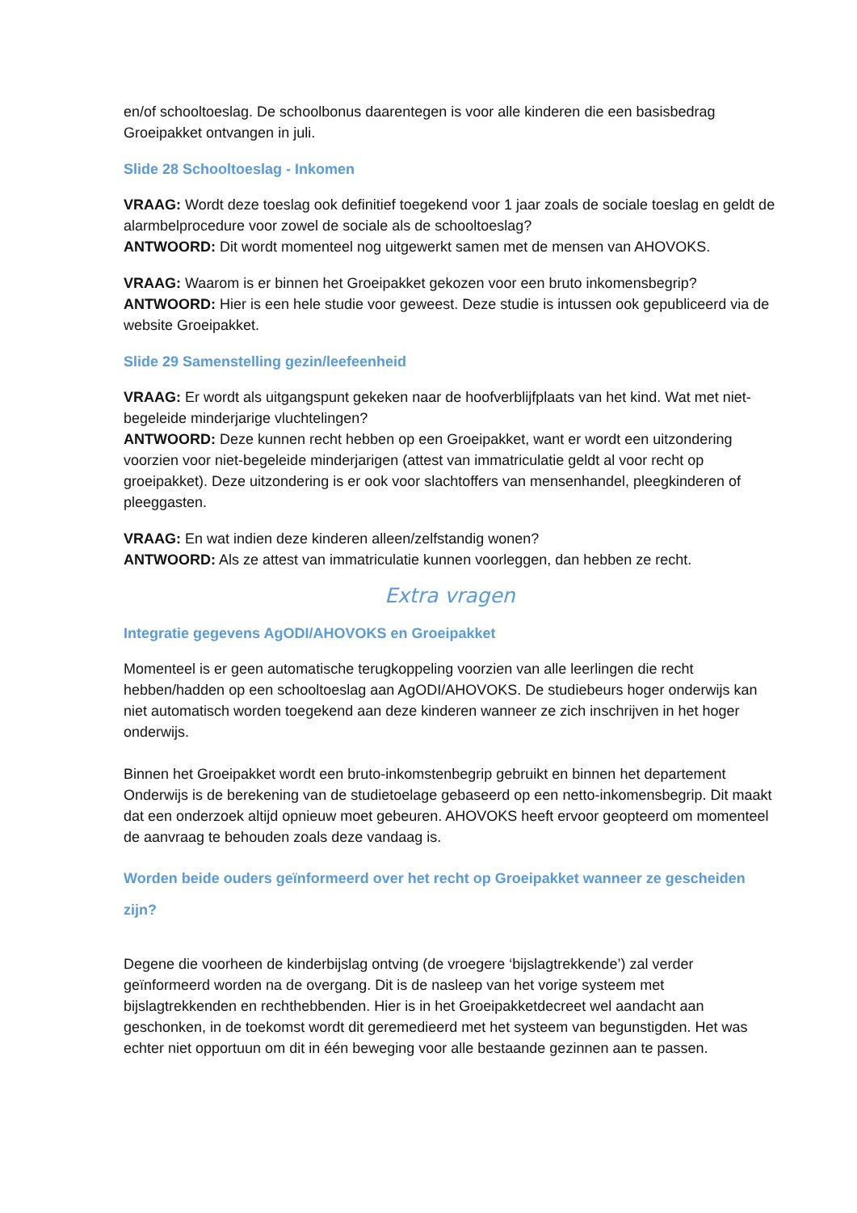en/of schooltoeslag. De schoolbonus daarentegen is voor alle kinderen die een basisbedrag Groeipakket ontvangen in juli.
Slide 28 Schooltoeslag - Inkomen
VRAAG: Wordt deze toeslag ook definitief toegekend voor 1 jaar zoals de sociale toeslag en geldt de alarmbelprocedure voor zowel de sociale als de schooltoeslag?
ANTWOORD: Dit wordt momenteel nog uitgewerkt samen met de mensen van AHOVOKS.
VRAAG: Waarom is er binnen het Groeipakket gekozen voor een bruto inkomensbegrip?
ANTWOORD: Hier is een hele studie voor geweest. Deze studie is intussen ook gepubliceerd via de website Groeipakket.
Slide 29 Samenstelling gezin/leefeenheid
VRAAG: Er wordt als uitgangspunt gekeken naar de hoofverblijfplaats van het kind. Wat met niet-begeleide minderjarige vluchtelingen?
ANTWOORD: Deze kunnen recht hebben op een Groeipakket, want er wordt een uitzondering voorzien voor niet-begeleide minderjarigen (attest van immatriculatie geldt al voor recht op groeipakket). Deze uitzondering is er ook voor slachtoffers van mensenhandel, pleegkinderen of pleeggasten.
VRAAG: En wat indien deze kinderen alleen/zelfstandig wonen?
ANTWOORD: Als ze attest van immatriculatie kunnen voorleggen, dan hebben ze recht.
Extra vragen
Integratie gegevens AgODI/AHOVOKS en Groeipakket
Momenteel is er geen automatische terugkoppeling voorzien van alle leerlingen die recht hebben/hadden op een schooltoeslag aan AgODI/AHOVOKS. De studiebeurs hoger onderwijs kan niet automatisch worden toegekend aan deze kinderen wanneer ze zich inschrijven in het hoger onderwijs.
Binnen het Groeipakket wordt een bruto-inkomstenbegrip gebruikt en binnen het departement Onderwijs is de berekening van de studietoelage gebaseerd op een netto-inkomensbegrip. Dit maakt dat een onderzoek altijd opnieuw moet gebeuren. AHOVOKS heeft ervoor geopteerd om momenteel de aanvraag te behouden zoals deze vandaag is.
Worden beide ouders geïnformeerd over het recht op Groeipakket wanneer ze gescheiden zijn?
Degene die voorheen de kinderbijslag ontving (de vroegere ‘bijslagtrekkende’) zal verder geïnformeerd worden na de overgang. Dit is de nasleep van het vorige systeem met bijslagtrekkenden en rechthebbenden. Hier is in het Groeipakketdecreet wel aandacht aan geschonken, in de toekomst wordt dit geremedieerd met het systeem van begunstigden. Het was echter niet opportuun om dit in één beweging voor alle bestaande gezinnen aan te passen.